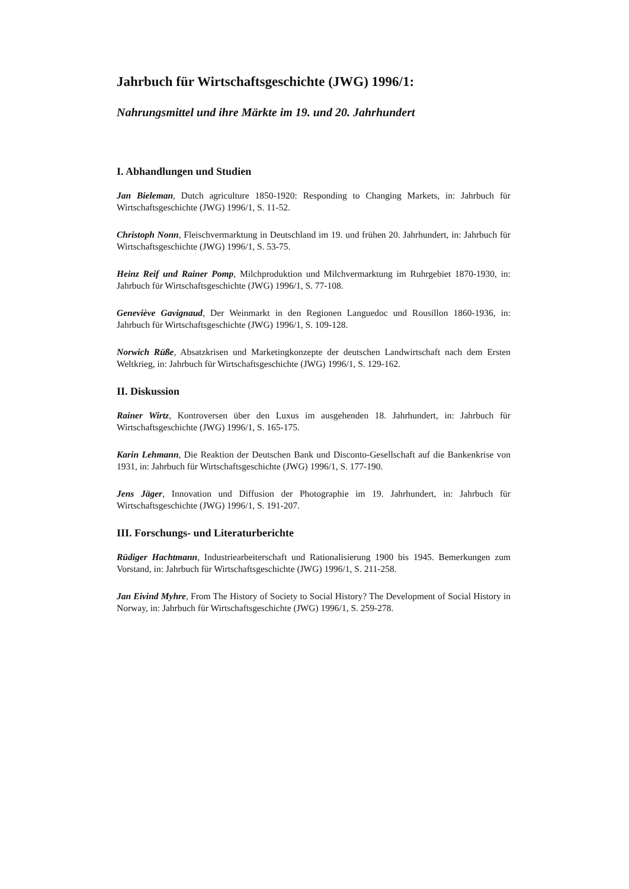Jahrbuch für Wirtschaftsgeschichte (JWG) 1996/1:
Nahrungsmittel und ihre Märkte im 19. und 20. Jahrhundert
I. Abhandlungen und Studien
Jan Bieleman, Dutch agriculture 1850-1920: Responding to Changing Markets, in: Jahrbuch für Wirtschaftsgeschichte (JWG) 1996/1, S. 11-52.
Christoph Nonn, Fleischvermarktung in Deutschland im 19. und frühen 20. Jahrhundert, in: Jahrbuch für Wirtschaftsgeschichte (JWG) 1996/1, S. 53-75.
Heinz Reif und Rainer Pomp, Milchproduktion und Milchvermarktung im Ruhrgebiet 1870-1930, in: Jahrbuch für Wirtschaftsgeschichte (JWG) 1996/1, S. 77-108.
Geneviève Gavignaud, Der Weinmarkt in den Regionen Languedoc und Rousillon 1860-1936, in: Jahrbuch für Wirtschaftsgeschichte (JWG) 1996/1, S. 109-128.
Norwich Rüße, Absatzkrisen und Marketingkonzepte der deutschen Landwirtschaft nach dem Ersten Weltkrieg, in: Jahrbuch für Wirtschaftsgeschichte (JWG) 1996/1, S. 129-162.
II. Diskussion
Rainer Wirtz, Kontroversen über den Luxus im ausgehenden 18. Jahrhundert, in: Jahrbuch für Wirtschaftsgeschichte (JWG) 1996/1, S. 165-175.
Karin Lehmann, Die Reaktion der Deutschen Bank und Disconto-Gesellschaft auf die Bankenkrise von 1931, in: Jahrbuch für Wirtschaftsgeschichte (JWG) 1996/1, S. 177-190.
Jens Jäger, Innovation und Diffusion der Photographie im 19. Jahrhundert, in: Jahrbuch für Wirtschaftsgeschichte (JWG) 1996/1, S. 191-207.
III. Forschungs- und Literaturberichte
Rüdiger Hachtmann, Industriearbeiterschaft und Rationalisierung 1900 bis 1945. Bemerkungen zum Vorstand, in: Jahrbuch für Wirtschaftsgeschichte (JWG) 1996/1, S. 211-258.
Jan Eivind Myhre, From The History of Society to Social History? The Development of Social History in Norway, in: Jahrbuch für Wirtschaftsgeschichte (JWG) 1996/1, S. 259-278.